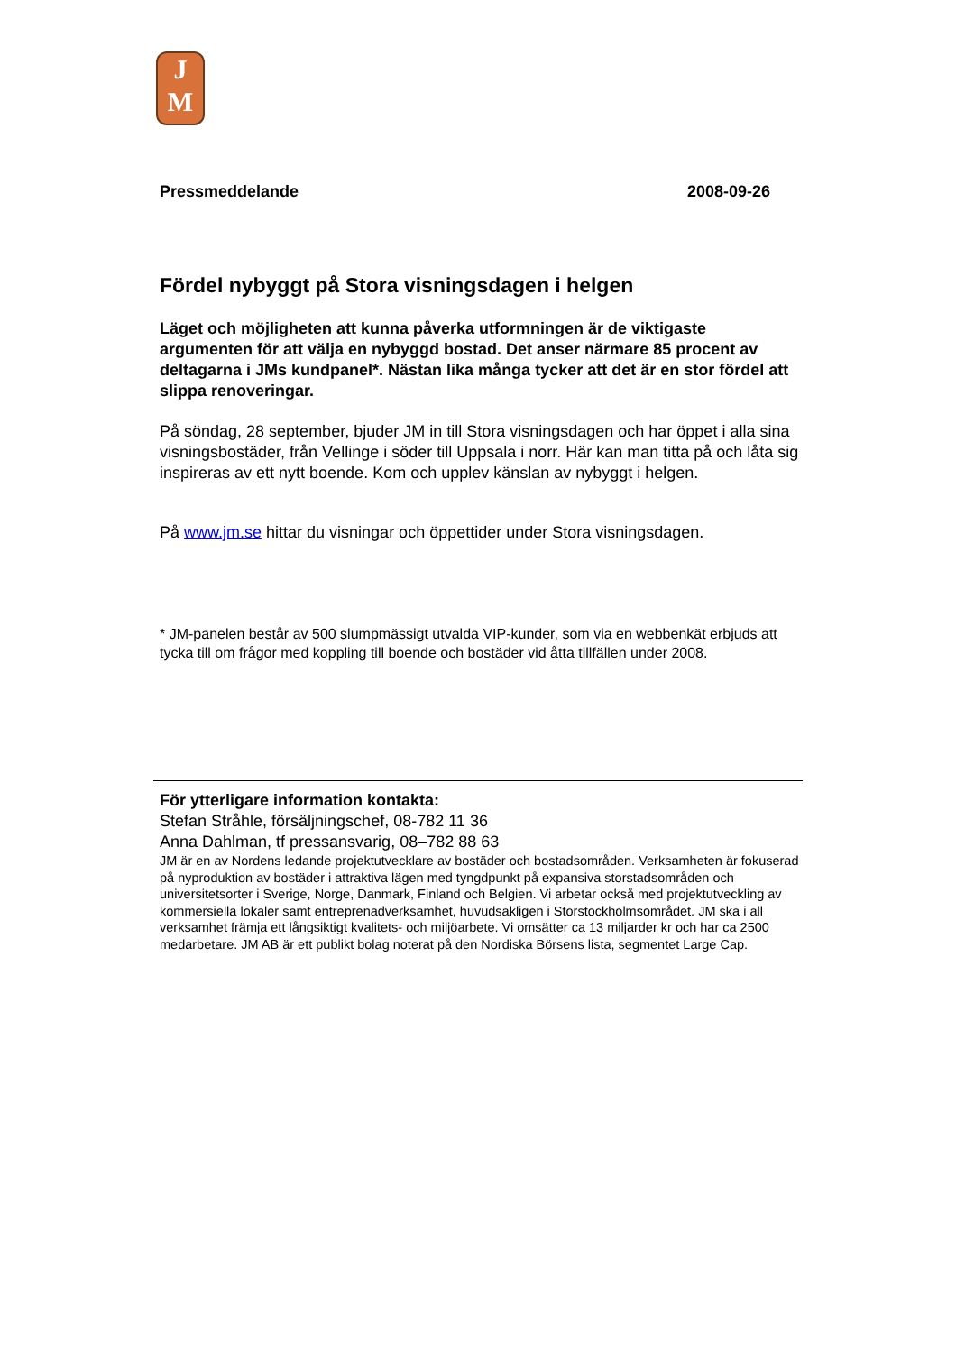J
M
Pressmeddelande 2008-09-26
Fördel nybyggt på Stora visningsdagen i helgen
Läget och möjligheten att kunna påverka utformningen är de viktigaste argumenten för att välja en nybyggd bostad. Det anser närmare 85 procent av deltagarna i JMs kundpanel*. Nästan lika många tycker att det är en stor fördel att slippa renoveringar.
På söndag, 28 september, bjuder JM in till Stora visningsdagen och har öppet i alla sina visningsbostäder, från Vellinge i söder till Uppsala i norr. Här kan man titta på och låta sig inspireras av ett nytt boende. Kom och upplev känslan av nybyggt i helgen.
På www.jm.se hittar du visningar och öppettider under Stora visningsdagen.
* JM-panelen består av 500 slumpmässigt utvalda VIP-kunder, som via en webbenkät erbjuds att tycka till om frågor med koppling till boende och bostäder vid åtta tillfällen under 2008.
För ytterligare information kontakta:
Stefan Stråhle, försäljningschef, 08-782 11 36
Anna Dahlman, tf pressansvarig, 08–782 88 63
JM är en av Nordens ledande projektutvecklare av bostäder och bostadsområden. Verksamheten är fokuserad på nyproduktion av bostäder i attraktiva lägen med tyngdpunkt på expansiva storstadsområden och universitetsorter i Sverige, Norge, Danmark, Finland och Belgien. Vi arbetar också med projektutveckling av kommersiella lokaler samt entreprenadverksamhet, huvudsakligen i Storstockholmsområdet. JM ska i all verksamhet främja ett långsiktigt kvalitets- och miljöarbete. Vi omsätter ca 13 miljarder kr och har ca 2500 medarbetare. JM AB är ett publikt bolag noterat på den Nordiska Börsens lista, segmentet Large Cap.